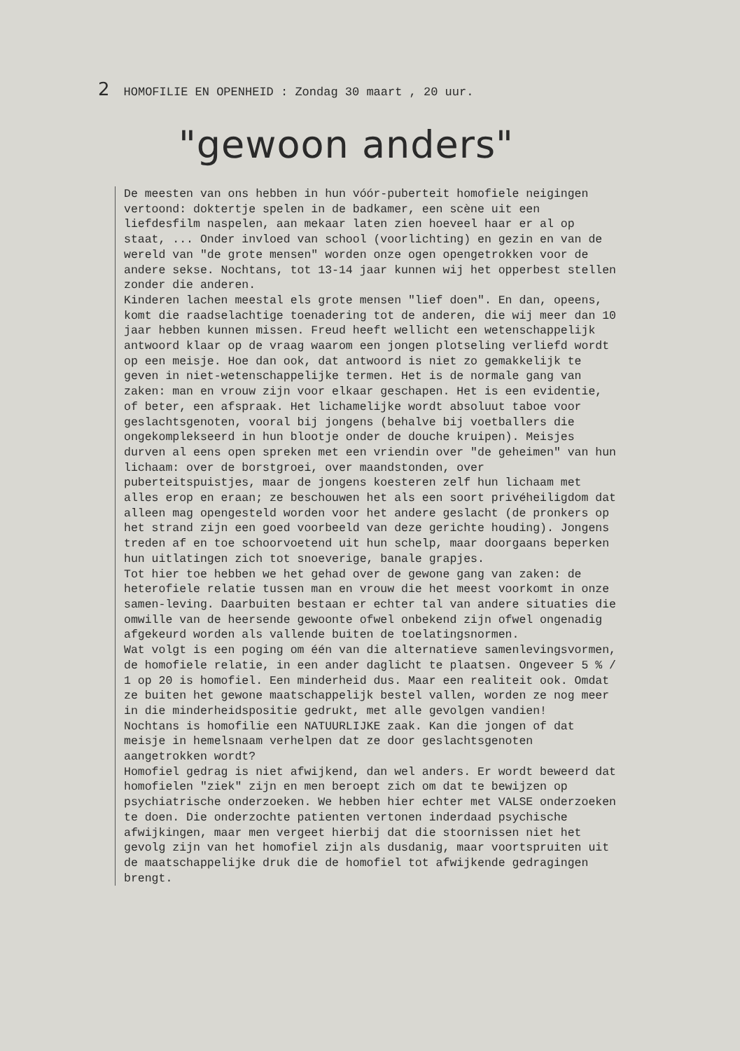2 HOMOFILIE EN OPENHEID : Zondag 30 maart , 20 uur.
"gewoon anders"
De meesten van ons hebben in hun vóór-puberteit homofiele neigingen vertoond: doktertje spelen in de badkamer, een scène uit een liefdesfilm naspelen, aan mekaar laten zien hoeveel haar er al op staat, ... Onder invloed van school (voorlichting) en gezin en van de wereld van "de grote mensen" worden onze ogen opengetrokken voor de andere sekse. Nochtans, tot 13-14 jaar kunnen wij het opperbest stellen zonder die anderen.
Kinderen lachen meestal els grote mensen "lief doen". En dan, opeens, komt die raadselachtige toenadering tot de anderen, die wij meer dan 10 jaar hebben kunnen missen. Freud heeft wellicht een wetenschappelijk antwoord klaar op de vraag waarom een jongen plotseling verliefd wordt op een meisje. Hoe dan ook, dat antwoord is niet zo gemakkelijk te geven in niet-wetenschappelijke termen. Het is de normale gang van zaken: man en vrouw zijn voor elkaar geschapen. Het is een evidentie, of beter, een afspraak. Het lichamelijke wordt absoluut taboe voor geslachtsgenoten, vooral bij jongens (behalve bij voetballers die ongekomplekseerd in hun blootje onder de douche kruipen). Meisjes durven al eens open spreken met een vriendin over "de geheimen" van hun lichaam: over de borstgroei, over maandstonden, over puberteitspuistjes, maar de jongens koesteren zelf hun lichaam met alles erop en eraan; ze beschouwen het als een soort privéheiligdom dat alleen mag opengesteld worden voor het andere geslacht (de pronkers op het strand zijn een goed voorbeeld van deze gerichte houding). Jongens treden af en toe schoorvoetend uit hun schelp, maar doorgaans beperken hun uitlatingen zich tot snoeverige, banale grapjes.
Tot hier toe hebben we het gehad over de gewone gang van zaken: de heterofiele relatie tussen man en vrouw die het meest voorkomt in onze samen-leving. Daarbuiten bestaan er echter tal van andere situaties die omwille van de heersende gewoonte ofwel onbekend zijn ofwel ongenadig afgekeurd worden als vallende buiten de toelatingsnormen.
Wat volgt is een poging om één van die alternatieve samenlevingsvormen, de homofiele relatie, in een ander daglicht te plaatsen. Ongeveer 5 % / 1 op 20 is homofiel. Een minderheid dus. Maar een realiteit ook. Omdat ze buiten het gewone maatschappelijk bestel vallen, worden ze nog meer in die minderheidspositie gedrukt, met alle gevolgen vandien!
Nochtans is homofilie een NATUURLIJKE zaak. Kan die jongen of dat meisje in hemelsnaam verhelpen dat ze door geslachtsgenoten aangetrokken wordt?
Homofiel gedrag is niet afwijkend, dan wel anders. Er wordt beweerd dat homofielen "ziek" zijn en men beroept zich om dat te bewijzen op psychiatrische onderzoeken. We hebben hier echter met VALSE onderzoeken te doen. Die onderzochte patienten vertonen inderdaad psychische afwijkingen, maar men vergeet hierbij dat die stoornissen niet het gevolg zijn van het homofiel zijn als dusdanig, maar voortspruiten uit de maatschappelijke druk die de homofiel tot afwijkende gedragingen brengt.